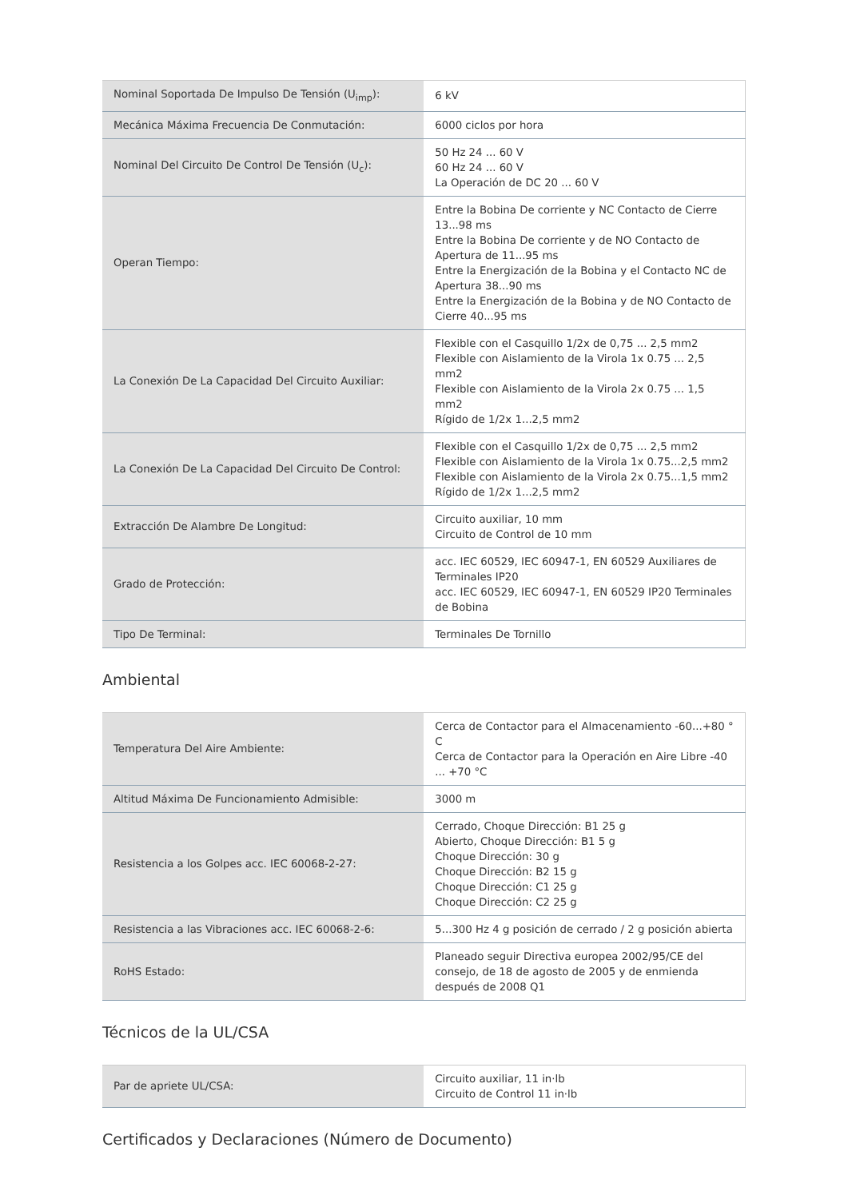| Nominal Soportada De Impulso De Tensión (U<sub>imp</sub>): | 6 kV |
| Mecánica Máxima Frecuencia De Conmutación: | 6000 ciclos por hora |
| Nominal Del Circuito De Control De Tensión (U<sub>c</sub>): | 50 Hz 24 ... 60 V 60 Hz 24 ... 60 V La Operación de DC 20 ... 60 V |
| Operan Tiempo: | Entre la Bobina De corriente y NC Contacto de Cierre 13...98 ms Entre la Bobina De corriente y de NO Contacto de Apertura de 11...95 ms Entre la Energización de la Bobina y el Contacto NC de Apertura 38...90 ms Entre la Energización de la Bobina y de NO Contacto de Cierre 40...95 ms |
| La Conexión De La Capacidad Del Circuito Auxiliar: | Flexible con el Casquillo 1/2x de 0,75 ... 2,5 mm2 Flexible con Aislamiento de la Virola 1x 0.75 ... 2,5 mm2 Flexible con Aislamiento de la Virola 2x 0.75 ... 1,5 mm2 Rígido de 1/2x 1...2,5 mm2 |
| La Conexión De La Capacidad Del Circuito De Control: | Flexible con el Casquillo 1/2x de 0,75 ... 2,5 mm2 Flexible con Aislamiento de la Virola 1x 0.75...2,5 mm2 Flexible con Aislamiento de la Virola 2x 0.75...1,5 mm2 Rígido de 1/2x 1...2,5 mm2 |
| Extracción De Alambre De Longitud: | Circuito auxiliar, 10 mm Circuito de Control de 10 mm |
| Grado de Protección: | acc. IEC 60529, IEC 60947-1, EN 60529 Auxiliares de Terminales IP20 acc. IEC 60529, IEC 60947-1, EN 60529 IP20 Terminales de Bobina |
| Tipo De Terminal: | Terminales De Tornillo |
Ambiental
| Temperatura Del Aire Ambiente: | Cerca de Contactor para el Almacenamiento -60...+80 ° C Cerca de Contactor para la Operación en Aire Libre -40 ... +70 °C |
| Altitud Máxima De Funcionamiento Admisible: | 3000 m |
| Resistencia a los Golpes acc. IEC 60068-2-27: | Cerrado, Choque Dirección: B1 25 g Abierto, Choque Dirección: B1 5 g Choque Dirección: 30 g Choque Dirección: B2 15 g Choque Dirección: C1 25 g Choque Dirección: C2 25 g |
| Resistencia a las Vibraciones acc. IEC 60068-2-6: | 5...300 Hz 4 g posición de cerrado / 2 g posición abierta |
| RoHS Estado: | Planeado seguir Directiva europea 2002/95/CE del consejo, de 18 de agosto de 2005 y de enmienda después de 2008 Q1 |
Técnicos de la UL/CSA
| Par de apriete UL/CSA: | Circuito auxiliar, 11 in·lb Circuito de Control 11 in·lb |
Certificados y Declaraciones (Número de Documento)